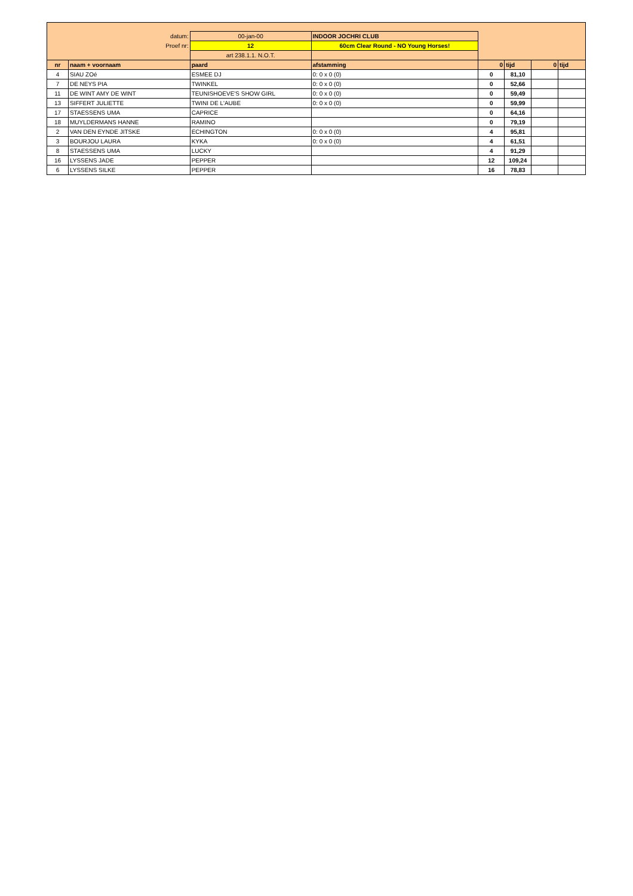| datum: | | 00-jan-00 | INDOOR JOCHRI CLUB | | | | |
| Proef nr: | | 12 | 60cm Clear Round - NO Young Horses! | | | | |
| | | art 238.1.1. N.O.T. | | | | | |
| nr | naam + voornaam | paard | afstamming | 0 | tijd | 0 | tijd |
| 4 | SIAU ZOé | ESMEE DJ | 0: 0 x 0 (0) | 0 | 81,10 | | |
| 7 | DE NEYS PIA | TWINKEL | 0: 0 x 0 (0) | 0 | 52,66 | | |
| 11 | DE WINT AMY DE WINT | TEUNISHOEVE'S SHOW GIRL | 0: 0 x 0 (0) | 0 | 59,49 | | |
| 13 | SIFFERT JULIETTE | TWINI DE L'AUBE | 0: 0 x 0 (0) | 0 | 59,99 | | |
| 17 | STAESSENS UMA | CAPRICE | | 0 | 64,16 | | |
| 18 | MUYLDERMANS HANNE | RAMINO | | 0 | 79,19 | | |
| 2 | VAN DEN EYNDE JITSKE | ECHINGTON | 0: 0 x 0 (0) | 4 | 95,81 | | |
| 3 | BOURJOU LAURA | KYKA | 0: 0 x 0 (0) | 4 | 61,51 | | |
| 8 | STAESSENS UMA | LUCKY | | 4 | 91,29 | | |
| 16 | LYSSENS JADE | PEPPER | | 12 | 109,24 | | |
| 6 | LYSSENS SILKE | PEPPER | | 16 | 78,83 | | |